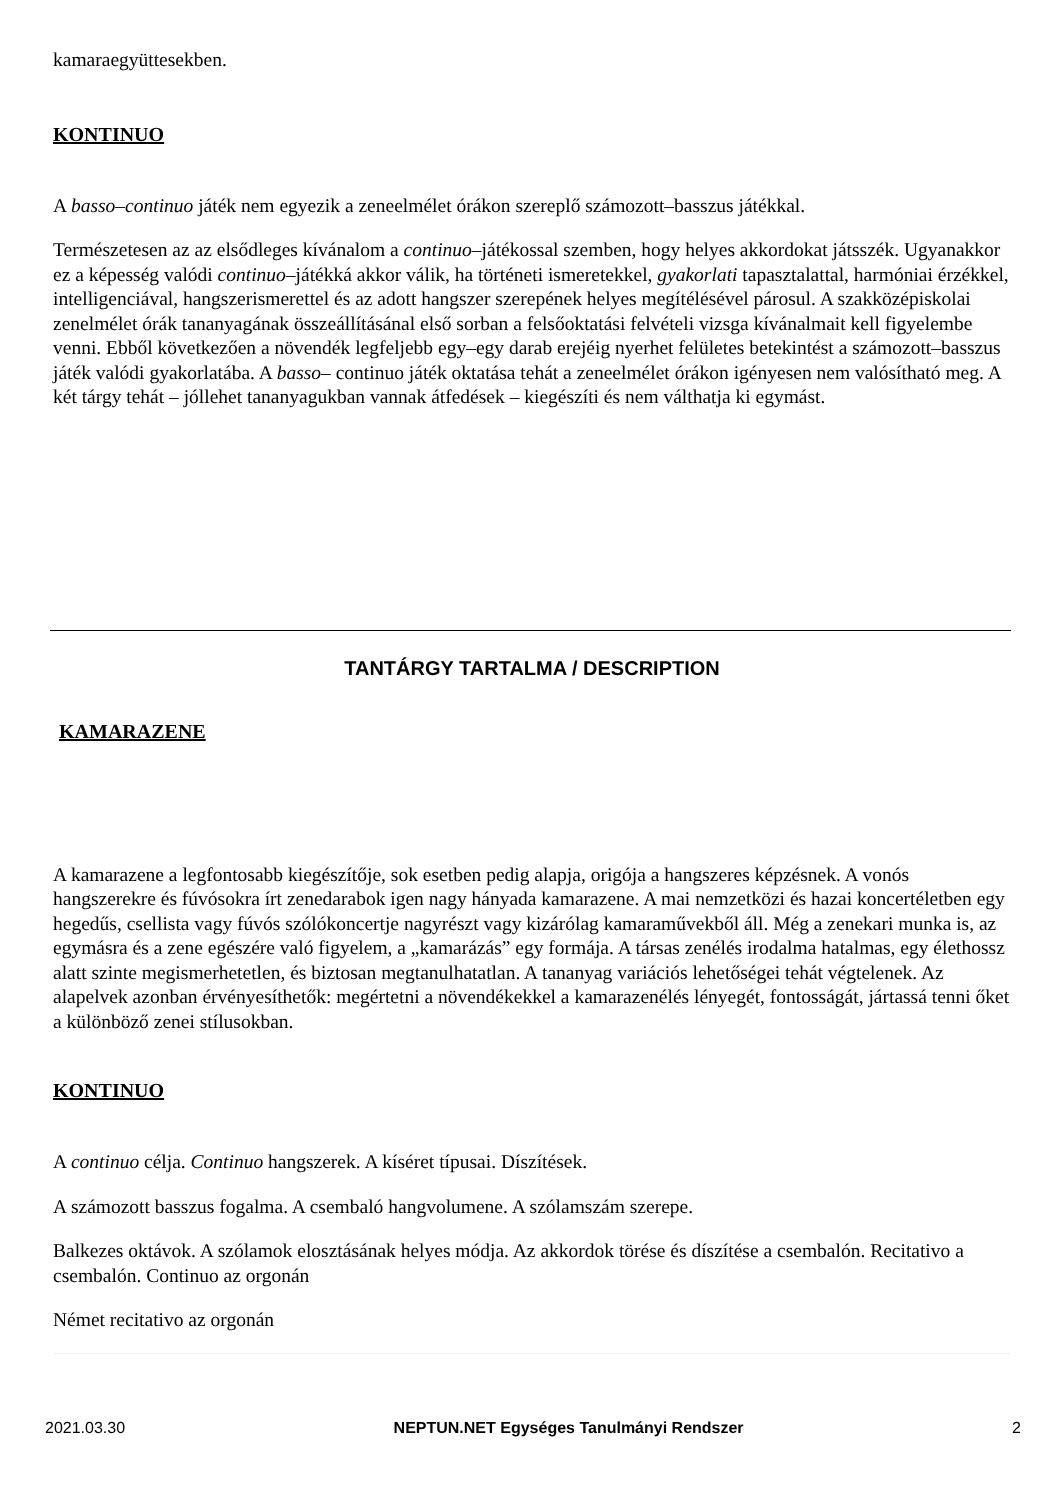kamaraegyüttesekben.
KONTINUO
A basso–continuo játék nem egyezik a zeneelmélet órákon szereplő számozott–basszus játékkal.
Természetesen az az elsődleges kívánalom a continuo–játékossal szemben, hogy helyes akkordokat játsszék. Ugyanakkor ez a képesség valódi continuo–játékká akkor válik, ha történeti ismeretekkel, gyakorlati tapasztalattal, harmóniai érzékkel, intelligenciával, hangszerismerettel és az adott hangszer szerepének helyes megítélésével párosul. A szakközépiskolai zenelmélet órák tananyagának összeállításánal első sorban a felsőoktatási felvételi vizsga kívánalmait kell figyelembe venni. Ebből következően a növendék legfeljebb egy–egy darab erejéig nyerhet felületes betekintést a számozott–basszus játék valódi gyakorlatába. A basso– continuo játék oktatása tehát a zeneelmélet órákon igényesen nem valósítható meg. A két tárgy tehát – jóllehet tananyagukban vannak átfedések – kiegészíti és nem válthatja ki egymást.
TANTÁRGY TARTALMA / DESCRIPTION
KAMARAZENE
A kamarazene a legfontosabb kiegészítője, sok esetben pedig alapja, origója a hangszeres képzésnek. A vonós hangszerekre és fúvósokra írt zenedarabok igen nagy hányada kamarazene. A mai nemzetközi és hazai koncertéletben egy hegedűs, csellista vagy fúvós szólókoncertje nagyrészt vagy kizárólag kamaraművekből áll. Még a zenekari munka is, az egymásra és a zene egészére való figyelem, a „kamarázás” egy formája. A társas zenélés irodalma hatalmas, egy élethossz alatt szinte megismerhetetlen, és biztosan megtanulhatatlan. A tananyag variációs lehetőségei tehát végtelenek. Az alapelvek azonban érvényesíthetők: megértetni a növendékekkel a kamarazenélés lényegét, fontosságát, jártassá tenni őket a különböző zenei stílusokban.
KONTINUO
A continuo célja. Continuo hangszerek. A kíséret típusai. Díszítések.
A számozott basszus fogalma. A csembaló hangvolumene. A szólamszám szerepe.
Balkezes oktávok. A szólamok elosztásának helyes módja. Az akkordok törése és díszítése a csembalón. Recitativo a csembalón. Continuo az orgonán
Német recitativo az orgonán
2021.03.30 NEPTUN.NET Egységes Tanulmányi Rendszer 2